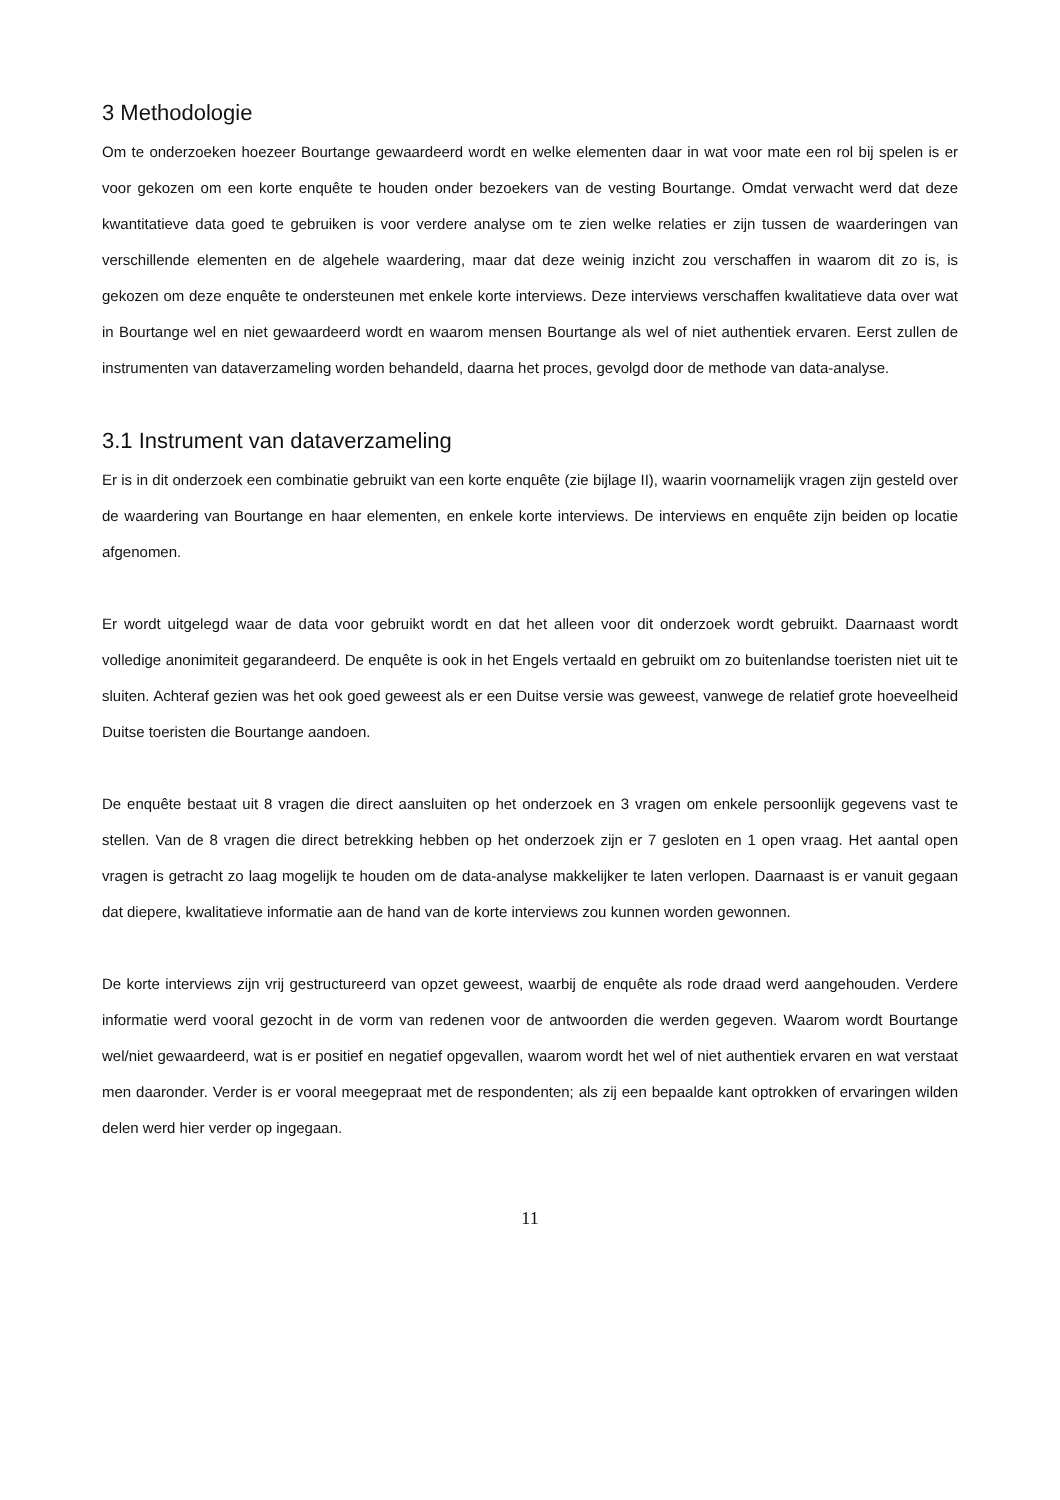3 Methodologie
Om te onderzoeken hoezeer Bourtange gewaardeerd wordt en welke elementen daar in wat voor mate een rol bij spelen is er voor gekozen om een korte enquête te houden onder bezoekers van de vesting Bourtange. Omdat verwacht werd dat deze kwantitatieve data goed te gebruiken is voor verdere analyse om te zien welke relaties er zijn tussen de waarderingen van verschillende elementen en de algehele waardering, maar dat deze weinig inzicht zou verschaffen in waarom dit zo is, is gekozen om deze enquête te ondersteunen met enkele korte interviews. Deze interviews verschaffen kwalitatieve data over wat in Bourtange wel en niet gewaardeerd wordt en waarom mensen Bourtange als wel of niet authentiek ervaren. Eerst zullen de instrumenten van dataverzameling worden behandeld, daarna het proces, gevolgd door de methode van data-analyse.
3.1 Instrument van dataverzameling
Er is in dit onderzoek een combinatie gebruikt van een korte enquête (zie bijlage II), waarin voornamelijk vragen zijn gesteld over de waardering van Bourtange en haar elementen, en enkele korte interviews. De interviews en enquête zijn beiden op locatie afgenomen.
Er wordt uitgelegd waar de data voor gebruikt wordt en dat het alleen voor dit onderzoek wordt gebruikt. Daarnaast wordt volledige anonimiteit gegarandeerd. De enquête is ook in het Engels vertaald en gebruikt om zo buitenlandse toeristen niet uit te sluiten. Achteraf gezien was het ook goed geweest als er een Duitse versie was geweest, vanwege de relatief grote hoeveelheid Duitse toeristen die Bourtange aandoen.
De enquête bestaat uit 8 vragen die direct aansluiten op het onderzoek en 3 vragen om enkele persoonlijk gegevens vast te stellen. Van de 8 vragen die direct betrekking hebben op het onderzoek zijn er 7 gesloten en 1 open vraag. Het aantal open vragen is getracht zo laag mogelijk te houden om de data-analyse makkelijker te laten verlopen. Daarnaast is er vanuit gegaan dat diepere, kwalitatieve informatie aan de hand van de korte interviews zou kunnen worden gewonnen.
De korte interviews zijn vrij gestructureerd van opzet geweest, waarbij de enquête als rode draad werd aangehouden. Verdere informatie werd vooral gezocht in de vorm van redenen voor de antwoorden die werden gegeven. Waarom wordt Bourtange wel/niet gewaardeerd, wat is er positief en negatief opgevallen, waarom wordt het wel of niet authentiek ervaren en wat verstaat men daaronder. Verder is er vooral meegepraat met de respondenten; als zij een bepaalde kant optrokken of ervaringen wilden delen werd hier verder op ingegaan.
11